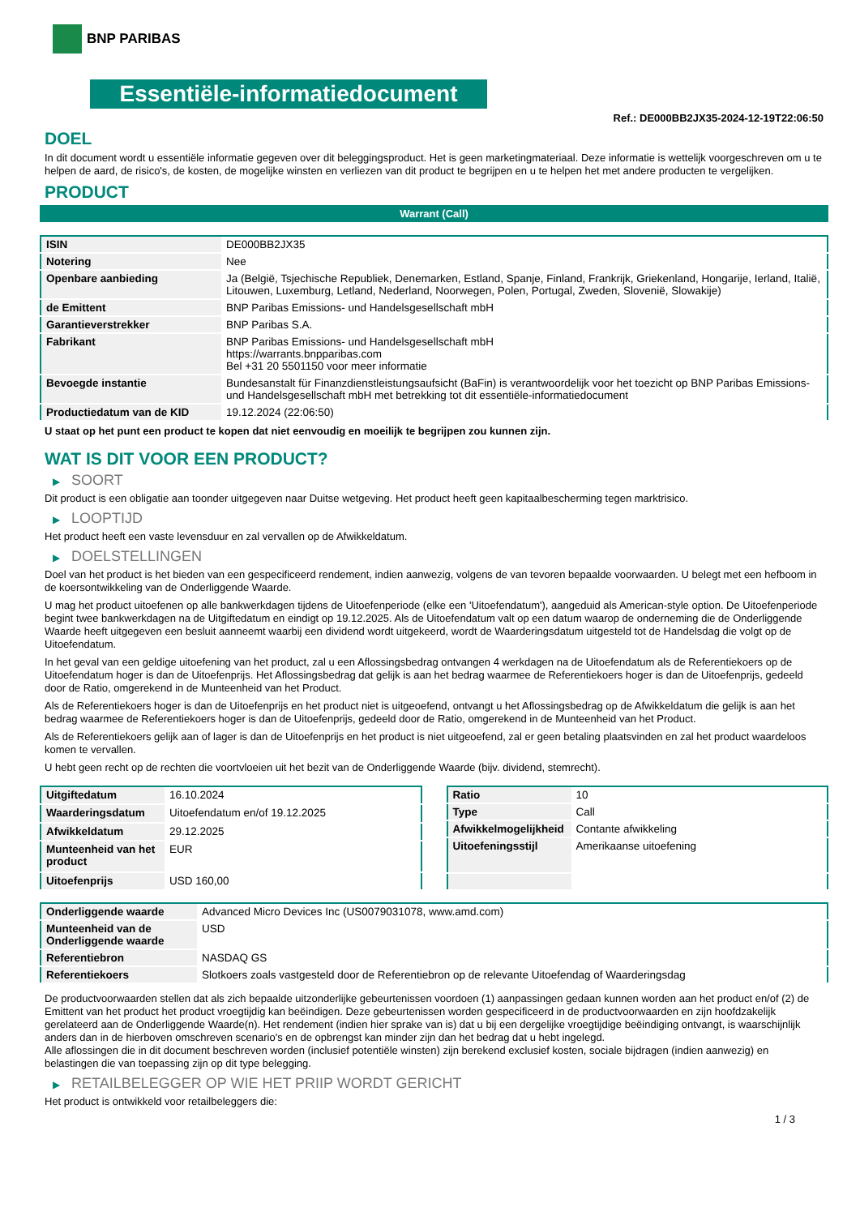BNP PARIBAS
Essentiële-informatiedocument
Ref.: DE000BB2JX35-2024-12-19T22:06:50
DOEL
In dit document wordt u essentiële informatie gegeven over dit beleggingsproduct. Het is geen marketingmateriaal. Deze informatie is wettelijk voorgeschreven om u te helpen de aard, de risico's, de kosten, de mogelijke winsten en verliezen van dit product te begrijpen en u te helpen het met andere producten te vergelijken.
PRODUCT
Warrant (Call)
| ISIN | DE000BB2JX35 |
| Notering | Nee |
| Openbare aanbieding | Ja (België, Tsjechische Republiek, Denemarken, Estland, Spanje, Finland, Frankrijk, Griekenland, Hongarije, Ierland, Italië, Litouwen, Luxemburg, Letland, Nederland, Noorwegen, Polen, Portugal, Zweden, Slovenië, Slowakije) |
| de Emittent | BNP Paribas Emissions- und Handelsgesellschaft mbH |
| Garantieverstrekker | BNP Paribas S.A. |
| Fabrikant | BNP Paribas Emissions- und Handelsgesellschaft mbH https://warrants.bnpparibas.com Bel +31 20 5501150 voor meer informatie |
| Bevoegde instantie | Bundesanstalt für Finanzdienstleistungsaufsicht (BaFin) is verantwoordelijk voor het toezicht op BNP Paribas Emissions- und Handelsgesellschaft mbH met betrekking tot dit essentiële-informatiedocument |
| Productiedatum van de KID | 19.12.2024 (22:06:50) |
U staat op het punt een product te kopen dat niet eenvoudig en moeilijk te begrijpen zou kunnen zijn.
WAT IS DIT VOOR EEN PRODUCT?
▶ SOORT
Dit product is een obligatie aan toonder uitgegeven naar Duitse wetgeving. Het product heeft geen kapitaalbescherming tegen marktrisico.
▶ LOOPTIJD
Het product heeft een vaste levensduur en zal vervallen op de Afwikkeldatum.
▶ DOELSTELLINGEN
Doel van het product is het bieden van een gespecificeerd rendement, indien aanwezig, volgens de van tevoren bepaalde voorwaarden. U belegt met een hefboom in de koersontwikkeling van de Onderliggende Waarde.
U mag het product uitoefenen op alle bankwerkdagen tijdens de Uitoefenperiode (elke een 'Uitoefendatum'), aangeduid als American-style option. De Uitoefenperiode begint twee bankwerkdagen na de Uitgiftedatum en eindigt op 19.12.2025. Als de Uitoefendatum valt op een datum waarop de onderneming die de Onderliggende Waarde heeft uitgegeven een besluit aanneemt waarbij een dividend wordt uitgekeerd, wordt de Waarderingsdatum uitgesteld tot de Handelsdag die volgt op de Uitoefendatum.
In het geval van een geldige uitoefening van het product, zal u een Aflossingsbedrag ontvangen 4 werkdagen na de Uitoefendatum als de Referentiekoers op de Uitoefendatum hoger is dan de Uitoefenprijs. Het Aflossingsbedrag dat gelijk is aan het bedrag waarmee de Referentiekoers hoger is dan de Uitoefenprijs, gedeeld door de Ratio, omgerekend in de Munteenheid van het Product.
Als de Referentiekoers hoger is dan de Uitoefenprijs en het product niet is uitgeoefend, ontvangt u het Aflossingsbedrag op de Afwikkeldatum die gelijk is aan het bedrag waarmee de Referentiekoers hoger is dan de Uitoefenprijs, gedeeld door de Ratio, omgerekend in de Munteenheid van het Product.
Als de Referentiekoers gelijk aan of lager is dan de Uitoefenprijs en het product is niet uitgeoefend, zal er geen betaling plaatsvinden en zal het product waardeloos komen te vervallen.
U hebt geen recht op de rechten die voortvloeien uit het bezit van de Onderliggende Waarde (bijv. dividend, stemrecht).
| Uitgiftedatum | 16.10.2024 |
| Waarderingsdatum | Uitoefendatum en/of 19.12.2025 |
| Afwikkeldatum | 29.12.2025 |
| Munteenheid van het product | EUR |
| Uitoefenprijs | USD 160,00 |
| Ratio | 10 |
| Type | Call |
| Afwikkelmogelijkheid | Contante afwikkeling |
| Uitoefeningsstijl | Amerikaanse uitoefening |
| Onderliggende waarde | Advanced Micro Devices Inc (US0079031078, www.amd.com) |
| Munteenheid van de Onderliggende waarde | USD |
| Referentiebron | NASDAQ GS |
| Referentiekoers | Slotkoers zoals vastgesteld door de Referentiebron op de relevante Uitoefendag of Waarderingsdag |
De productvoorwaarden stellen dat als zich bepaalde uitzonderlijke gebeurtenissen voordoen (1) aanpassingen gedaan kunnen worden aan het product en/of (2) de Emittent van het product het product vroegtijdig kan beëindigen. Deze gebeurtenissen worden gespecificeerd in de productvoorwaarden en zijn hoofdzakelijk gerelateerd aan de Onderliggende Waarde(n). Het rendement (indien hier sprake van is) dat u bij een dergelijke vroegtijdige beëindiging ontvangt, is waarschijnlijk anders dan in de hierboven omschreven scenario's en de opbrengst kan minder zijn dan het bedrag dat u hebt ingelegd.
Alle aflossingen die in dit document beschreven worden (inclusief potentiële winsten) zijn berekend exclusief kosten, sociale bijdragen (indien aanwezig) en belastingen die van toepassing zijn op dit type belegging.
▶ RETAILBELEGGER OP WIE HET PRIIP WORDT GERICHT
Het product is ontwikkeld voor retailbeleggers die:
1 / 3